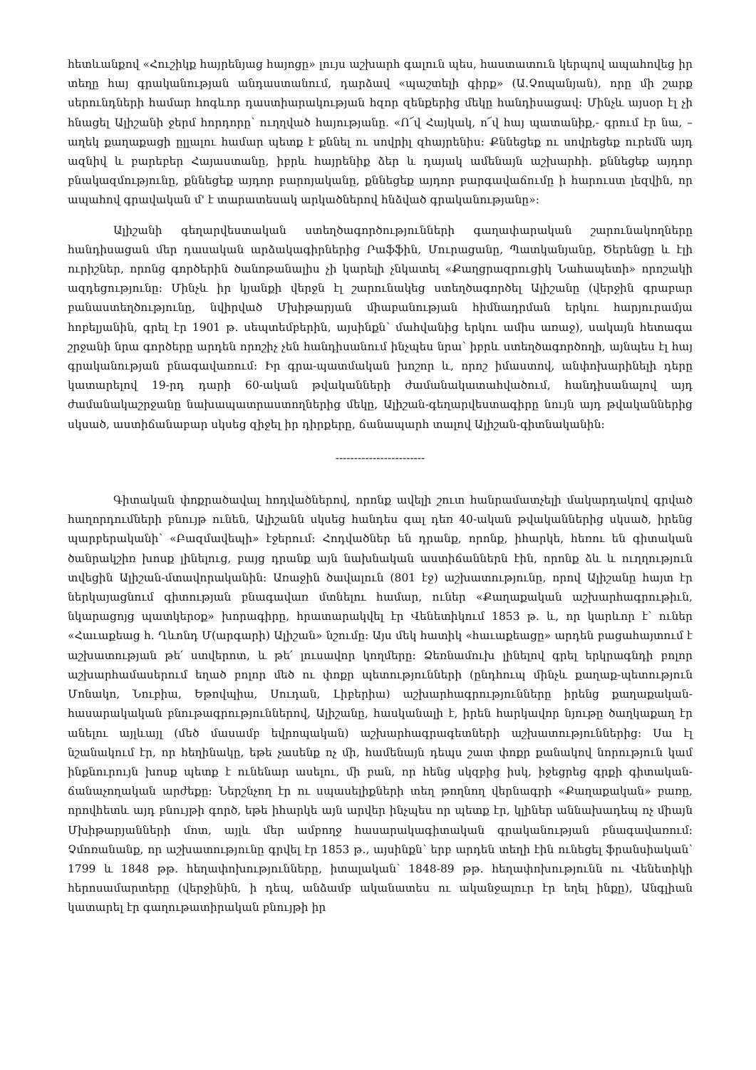հետևանքով «Հուշիկք հայրենյաց հայոցը» լույս աշխարհ գալուն պես, հաստատուն կերպով ապահովեց իր տեղը հայ գրականության անդաստանում, դարձավ «պաշտելի գիրք» (Ա.Չոպանյան), որը մի շարք սերունդների համար հոգևոր դաստիարակության հզոր զենքերից մեկը հանդիսացավ: Մինչև այսօր էլ չի հնացել Ալիշանի ջերմ հորդորը՝ ուղղված հայությանը. «Ո՜վ Հայկակ, ո՜վ հայ պատանիք,- գրում էր նա, – աղեկ քաղաքացի ըլլալու համար պետք է քննել ու սովրիլ զհայրենիս: Քննեցեք ու սովրեցեք ուրեմն այդ ազնիվ և բարեբեր Հայաստանը, իբրև հայրենիք ձեր և դայակ ամենայն աշխարհի. քննեցեք այդոր բնակազմությունը, քննեցեք այդոր բարոյականը, քննեցեք այդոր բարգավաճումը ի հարուստ լեզվին, որ ապահով գրավական մ' է տարատեսակ արկածներով հնձված գրականությանը»:
Ալիշանի գեղարվեստական ստեղծագործությունների գաղափարական շարունակողները հանդիսացան մեր դասական արձակագիրներից Րաֆֆին, Մուրացանը, Պատկանյանը, Ծերենցը և էլի ուրիշներ, որոնց գործերին ծանոթանալիս չի կարելի չնկատել «Քաղցրազրուցիկ Նահապետի» որոշակի ազդեցությունը: Մինչև իր կյանքի վերջն էլ շարունակեց ստեղծագործել Ալիշանը (վերջին գրաբար բանաստեղծությունը, նվիրված Մխիթարյան միաբանության հիմնադրման երկու հարյուրամյա հոբելյանին, գրել էր 1901 թ. սեպտեմբերին, այսինքն՝ մահվանից երկու ամիս առաջ), սակայն հետագա շրջանի նրա գործերը արդեն որոշիչ չեն հանդիսանում ինչպես նրա՝ իբրև ստեղծագործողի, այնպես էլ հայ գրականության բնագավառում: Իր գրա-պատմական խոշոր և, որոշ իմաստով, անփոխարինելի դերը կատարելով 19-րդ դարի 60-ական թվականների ժամանակատահվածում, հանդիսանալով այդ ժամանակաշրջանը նախապատրաստողներից մեկը, Ալիշան-գեղարվեստագիրը նույն այդ թվականներից սկսած, աստիճանաբար սկսեց զիջել իր դիրքերը, ճանապարհ տալով Ալիշան-գիտնականին:
------------------------
Գիտական փոքրածավալ հոդվածներով, որոնք ավելի շուտ հանրամատչելի մակարդակով գրված հաղորդումների բնույթ ունեն, Ալիշանն սկսեց հանդես գալ դեռ 40-ական թվականներից սկսած, իրենց պարբերականի՝ «Բազմավեպի» էջերում: Հոդվածներ են դրանք, որոնք, իհարկե, հեռու են գիտական ծանրակշիռ խոսք լինելուց, բայց դրանք այն նախնական աստիճաններն էին, որոնք ձև և ուղղություն տվեցին Ալիշան-մտավորականին: Առաջին ծավալուն (801 էջ) աշխատությունը, որով Ալիշանը հայտ էր ներկայացնում գիտության բնագավառ մտնելու համար, ուներ «Քաղաքական աշխարհագրութիւն, նկարացոյց պատկերօք» խորագիրը, հրատարակվել էր Վենետիկում 1853 թ. և, որ կարևոր է՝ ուներ «Հաւաքեաց հ. Ղևոնդ Մ(արգարի) Ալիշան» նշումը: Այս մեկ հատիկ «հաւաքեացը» արդեն բացահայտում է աշխատության թե՛ ստվերոտ, և թե՛ լուսավոր կողմերը: Ձեռնամուխ լինելով գրել երկրագնդի բոլոր աշխարհամասերում եղած բոլոր մեծ ու փոքր պետությունների (ընդհուպ մինչև քաղաք-պետություն Մոնակո, Նուբիա, Եթովպիա, Սուդան, Լիբերիա) աշխարհագրությունները իրենց քաղաքական-հասարակական բնութագրություններով, Ալիշանը, հասկանալի է, իրեն հարկավոր նյութը ծաղկաքաղ էր անելու այլևայլ (մեծ մասամբ եվրոպական) աշխարհագրագետների աշխատություններից: Սա էլ նշանակում էր, որ հեղինակը, եթե չասենք ոչ մի, համենայն դեպս շատ փոքր քանակով նորություն կամ ինքնուրույն խոսք պետք է ունենար ասելու, մի բան, որ հենց սկզբից իսկ, իջեցրեց գրքի գիտական-ճանաչողական արժեքը: Ներշնչող էր ու սպասելիքների տեղ թողնող վերնագրի «Քաղաքական» բառը, որովհետև այդ բնույթի գործ, եթե իհարկե այն արվեր ինչպես որ պետք էր, կլիներ աննախադեպ ոչ միայն Մխիթարյանների մոտ, այլև մեր ամբողջ հասարակագիտական գրականության բնագավառում: Չմոռանանք, որ աշխատությունը գրվել էր 1853 թ., այսինքն՝ երբ արդեն տեղի էին ունեցել ֆրանսիական՝ 1799 և 1848 թթ. հեղափոխությունները, իտալական՝ 1848-89 թթ. հեղափոխությունն ու Վենետիկի հերոսամարտերը (վերջինին, ի դեպ, անձամբ ականատես ու ականջալուր էր եղել ինքը), Անգլիան կատարել էր գաղութատիրական բնույթի իր